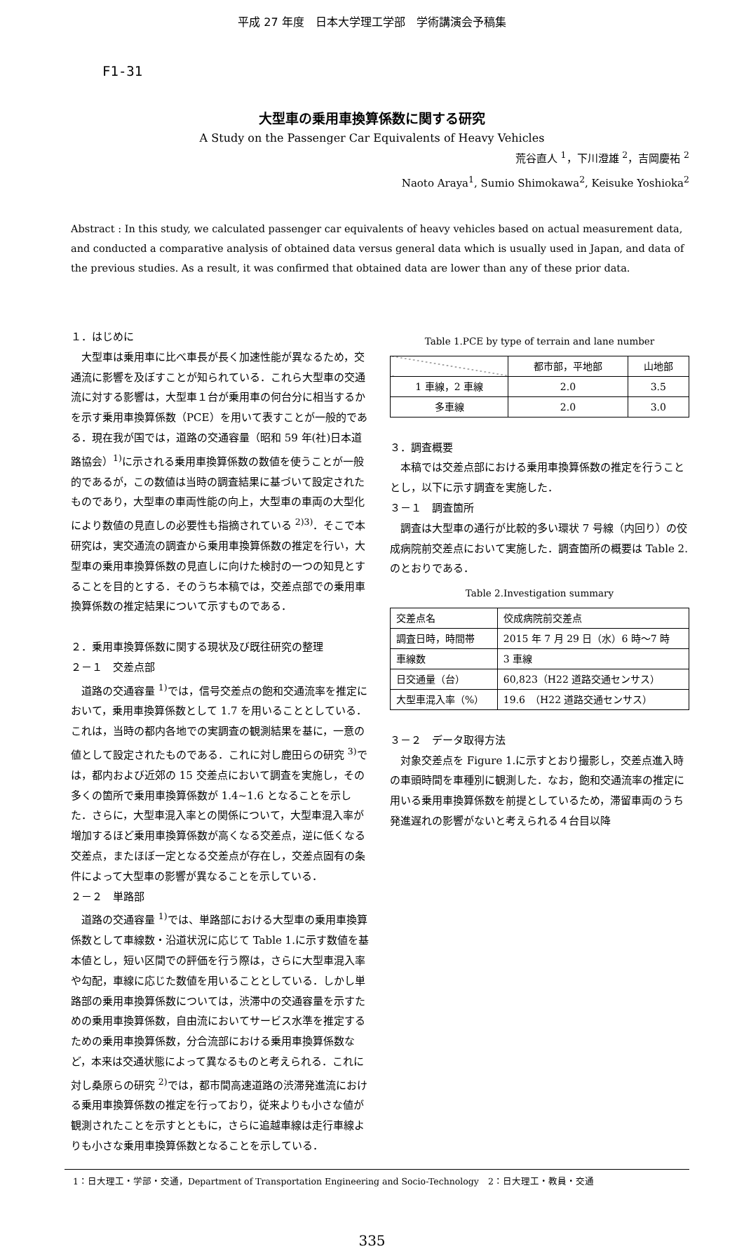平成 27 年度　日本大学理工学部　学術講演会予稿集
F1-31
大型車の乗用車換算係数に関する研究
A Study on the Passenger Car Equivalents of Heavy Vehicles
荒谷直人 <sup>1</sup>，下川澄雄 <sup>2</sup>，吉岡慶祐 <sup>2</sup>
Naoto Araya<sup>1</sup>, Sumio Shimokawa<sup>2</sup>, Keisuke Yoshioka<sup>2</sup>
Abstract : In this study, we calculated passenger car equivalents of heavy vehicles based on actual measurement data, and conducted a comparative analysis of obtained data versus general data which is usually used in Japan, and data of the previous studies. As a result, it was confirmed that obtained data are lower than any of these prior data.
１．はじめに
大型車は乗用車に比べ車長が長く加速性能が異なるため，交通流に影響を及ぼすことが知られている．これら大型車の交通流に対する影響は，大型車１台が乗用車の何台分に相当するかを示す乗用車換算係数（PCE）を用いて表すことが一般的である．現在我が国では，道路の交通容量（昭和 59 年(社)日本道路協会）<sup>1)</sup>に示される乗用車換算係数の数値を使うことが一般的であるが，この数値は当時の調査結果に基づいて設定されたものであり，大型車の車両性能の向上，大型車の車両の大型化により数値の見直しの必要性も指摘されている <sup>2)3)</sup>．そこで本研究は，実交通流の調査から乗用車換算係数の推定を行い，大型車の乗用車換算係数の見直しに向けた検討の一つの知見とすることを目的とする．そのうち本稿では，交差点部での乗用車換算係数の推定結果について示すものである．
２．乗用車換算係数に関する現状及び既往研究の整理
２－１　交差点部
道路の交通容量 <sup>1)</sup>では，信号交差点の飽和交通流率を推定において，乗用車換算係数として 1.7 を用いることとしている．これは，当時の都内各地での実調査の観測結果を基に，一意の値として設定されたものである．これに対し鹿田らの研究 <sup>3)</sup>では，都内および近郊の 15 交差点において調査を実施し，その多くの箇所で乗用車換算係数が 1.4~1.6 となることを示した．さらに，大型車混入率との関係について，大型車混入率が増加するほど乗用車換算係数が高くなる交差点，逆に低くなる交差点，またほぼ一定となる交差点が存在し，交差点固有の条件によって大型車の影響が異なることを示している．
２－２　単路部
道路の交通容量 <sup>1)</sup>では、単路部における大型車の乗用車換算係数として車線数・沿道状況に応じて Table 1.に示す数値を基本値とし，短い区間での評価を行う際は，さらに大型車混入率や勾配，車線に応じた数値を用いることとしている．しかし単路部の乗用車換算係数については，渋滞中の交通容量を示すための乗用車換算係数，自由流においてサービス水準を推定するための乗用車換算係数，分合流部における乗用車換算係数など，本来は交通状態によって異なるものと考えられる．これに対し桑原らの研究 <sup>2)</sup>では，都市間高速道路の渋滞発進流における乗用車換算係数の推定を行っており，従来よりも小さな値が観測されたことを示すとともに，さらに追越車線は走行車線よりも小さな乗用車換算係数となることを示している．
Table 1.PCE by type of terrain and lane number
| | 都市部，平地部 | 山地部 |
| --- | --- | --- |
| 1 車線，2 車線 | 2.0 | 3.5 |
| 多車線 | 2.0 | 3.0 |
３．調査概要
本稿では交差点部における乗用車換算係数の推定を行うこととし，以下に示す調査を実施した．
３－１　調査箇所
調査は大型車の通行が比較的多い環状 7 号線（内回り）の佼成病院前交差点において実施した．調査箇所の概要は Table 2.のとおりである．
Table 2.Investigation summary
| 交差点名 | 佼成病院前交差点 |
| 調査日時，時間帯 | 2015 年 7 月 29 日（水）6 時～7 時 |
| 車線数 | 3 車線 |
| 日交通量（台） | 60,823（H22 道路交通センサス） |
| 大型車混入率（%） | 19.6 （H22 道路交通センサス） |
３－２　データ取得方法
対象交差点を Figure 1.に示すとおり撮影し，交差点進入時の車頭時間を車種別に観測した．なお，飽和交通流率の推定に用いる乗用車換算係数を前提としているため，滞留車両のうち発進遅れの影響がないと考えられる４台目以降
1：日大理工・学部・交通，Department of Transportation Engineering and Socio-Technology　2：日大理工・教員・交通
335